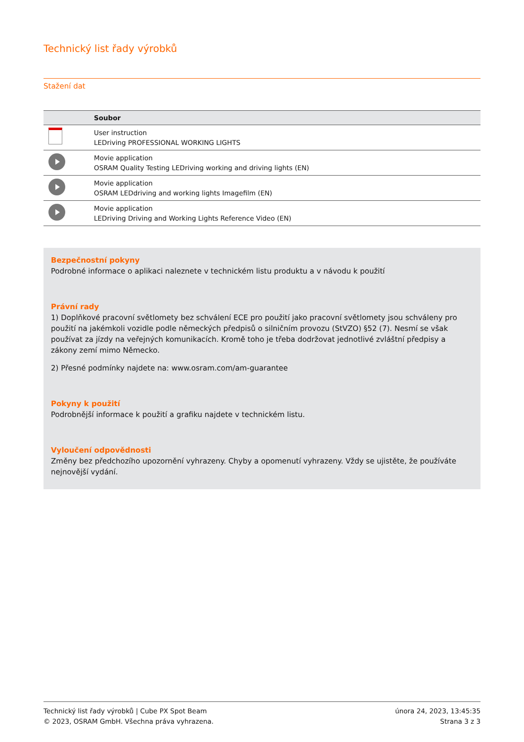Technický list řady výrobků
Stažení dat
| | Soubor |
| --- | --- |
| | User instruction LEDriving PROFESSIONAL WORKING LIGHTS |
| | Movie application OSRAM Quality Testing LEDriving working and driving lights (EN) |
| | Movie application OSRAM LEDdriving and working lights Imagefilm (EN) |
| | Movie application LEDriving Driving and Working Lights Reference Video (EN) |
Bezpečnostní pokyny
Podrobné informace o aplikaci naleznete v technickém listu produktu a v návodu k použití
Právní rady
1) Doplňkové pracovní světlomety bez schválení ECE pro použití jako pracovní světlomety jsou schváleny pro použití na jakémkoli vozidle podle německých předpisů o silničním provozu (StVZO) §52 (7). Nesmí se však používat za jízdy na veřejných komunikacích. Kromě toho je třeba dodržovat jednotlivé zvláštní předpisy a zákony zemí mimo Německo.
2) Přesné podmínky najdete na: www.osram.com/am-guarantee
Pokyny k použití
Podrobnější informace k použití a grafiku najdete v technickém listu.
Vyloučení odpovědnosti
Změny bez předchozího upozornění vyhrazeny. Chyby a opomenutí vyhrazeny. Vždy se ujistěte, že používáte nejnovější vydání.
Technický list řady výrobků | Cube PX Spot Beam
© 2023, OSRAM GmbH. Všechna práva vyhrazena.
února 24, 2023, 13:45:35
Strana 3 z 3